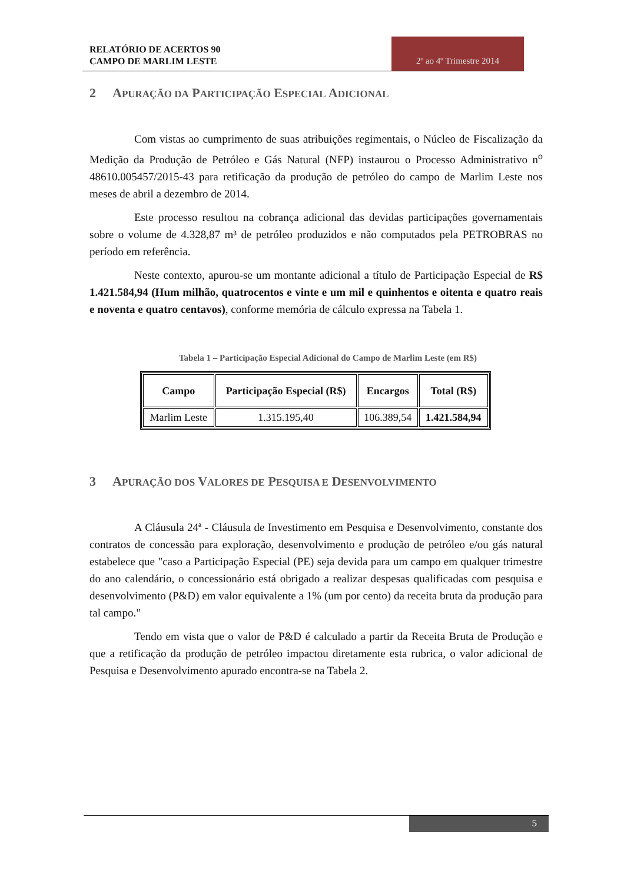RELATÓRIO DE ACERTOS 90
CAMPO DE MARLIM LESTE
2º ao 4º Trimestre 2014
2 APURAÇÃO DA PARTICIPAÇÃO ESPECIAL ADICIONAL
Com vistas ao cumprimento de suas atribuições regimentais, o Núcleo de Fiscalização da Medição da Produção de Petróleo e Gás Natural (NFP) instaurou o Processo Administrativo n<sup>o</sup> 48610.005457/2015-43 para retificação da produção de petróleo do campo de Marlim Leste nos meses de abril a dezembro de 2014.
Este processo resultou na cobrança adicional das devidas participações governamentais sobre o volume de 4.328,87 m³ de petróleo produzidos e não computados pela PETROBRAS no período em referência.
Neste contexto, apurou-se um montante adicional a título de Participação Especial de R$ 1.421.584,94 (Hum milhão, quatrocentos e vinte e um mil e quinhentos e oitenta e quatro reais e noventa e quatro centavos), conforme memória de cálculo expressa na Tabela 1.
Tabela 1 – Participação Especial Adicional do Campo de Marlim Leste (em R$)
| Campo | Participação Especial (R$) | Encargos | Total (R$) |
| --- | --- | --- | --- |
| Marlim Leste | 1.315.195,40 | 106.389,54 | 1.421.584,94 |
3 APURAÇÃO DOS VALORES DE PESQUISA E DESENVOLVIMENTO
A Cláusula 24ª - Cláusula de Investimento em Pesquisa e Desenvolvimento, constante dos contratos de concessão para exploração, desenvolvimento e produção de petróleo e/ou gás natural estabelece que "caso a Participação Especial (PE) seja devida para um campo em qualquer trimestre do ano calendário, o concessionário está obrigado a realizar despesas qualificadas com pesquisa e desenvolvimento (P&D) em valor equivalente a 1% (um por cento) da receita bruta da produção para tal campo."
Tendo em vista que o valor de P&D é calculado a partir da Receita Bruta de Produção e que a retificação da produção de petróleo impactou diretamente esta rubrica, o valor adicional de Pesquisa e Desenvolvimento apurado encontra-se na Tabela 2.
5